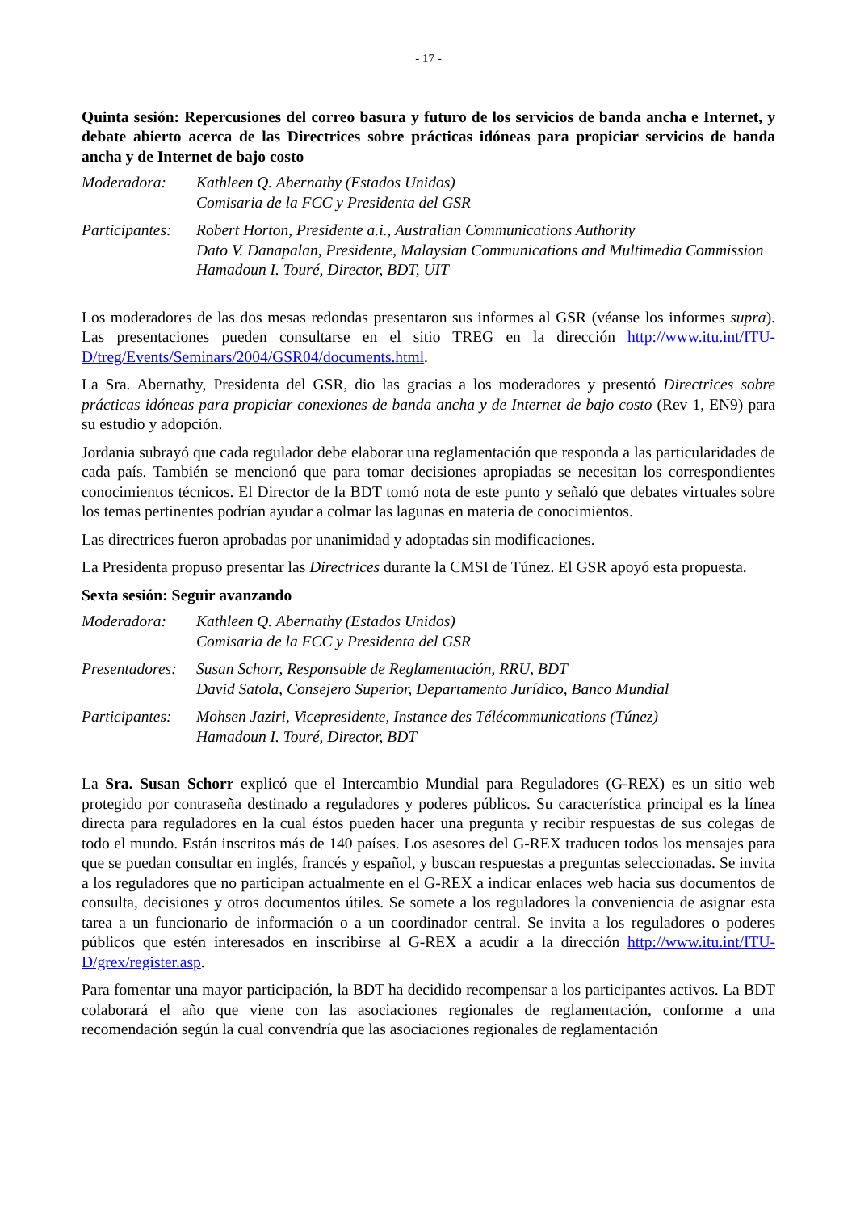- 17 -
Quinta sesión: Repercusiones del correo basura y futuro de los servicios de banda ancha e Internet, y debate abierto acerca de las Directrices sobre prácticas idóneas para propiciar servicios de banda ancha y de Internet de bajo costo
Moderadora: Kathleen Q. Abernathy (Estados Unidos)
Comisaria de la FCC y Presidenta del GSR
Participantes:
Robert Horton, Presidente a.i., Australian Communications Authority
Dato V. Danapalan, Presidente, Malaysian Communications and Multimedia Commission
Hamadoun I. Touré, Director, BDT, UIT
Los moderadores de las dos mesas redondas presentaron sus informes al GSR (véanse los informes supra). Las presentaciones pueden consultarse en el sitio TREG en la dirección http://www.itu.int/ITU-D/treg/Events/Seminars/2004/GSR04/documents.html.
La Sra. Abernathy, Presidenta del GSR, dio las gracias a los moderadores y presentó Directrices sobre prácticas idóneas para propiciar conexiones de banda ancha y de Internet de bajo costo (Rev 1, EN9) para su estudio y adopción.
Jordania subrayó que cada regulador debe elaborar una reglamentación que responda a las particularidades de cada país. También se mencionó que para tomar decisiones apropiadas se necesitan los correspondientes conocimientos técnicos. El Director de la BDT tomó nota de este punto y señaló que debates virtuales sobre los temas pertinentes podrían ayudar a colmar las lagunas en materia de conocimientos.
Las directrices fueron aprobadas por unanimidad y adoptadas sin modificaciones.
La Presidenta propuso presentar las Directrices durante la CMSI de Túnez. El GSR apoyó esta propuesta.
Sexta sesión: Seguir avanzando
Moderadora: Kathleen Q. Abernathy (Estados Unidos)
Comisaria de la FCC y Presidenta del GSR
Presentadores:
Susan Schorr, Responsable de Reglamentación, RRU, BDT
David Satola, Consejero Superior, Departamento Jurídico, Banco Mundial
Participantes:
Mohsen Jaziri, Vicepresidente, Instance des Télécommunications (Túnez)
Hamadoun I. Touré, Director, BDT
La Sra. Susan Schorr explicó que el Intercambio Mundial para Reguladores (G-REX) es un sitio web protegido por contraseña destinado a reguladores y poderes públicos. Su característica principal es la línea directa para reguladores en la cual éstos pueden hacer una pregunta y recibir respuestas de sus colegas de todo el mundo. Están inscritos más de 140 países. Los asesores del G-REX traducen todos los mensajes para que se puedan consultar en inglés, francés y español, y buscan respuestas a preguntas seleccionadas. Se invita a los reguladores que no participan actualmente en el G-REX a indicar enlaces web hacia sus documentos de consulta, decisiones y otros documentos útiles. Se somete a los reguladores la conveniencia de asignar esta tarea a un funcionario de información o a un coordinador central. Se invita a los reguladores o poderes públicos que estén interesados en inscribirse al G-REX a acudir a la dirección http://www.itu.int/ITU-D/grex/register.asp.
Para fomentar una mayor participación, la BDT ha decidido recompensar a los participantes activos. La BDT colaborará el año que viene con las asociaciones regionales de reglamentación, conforme a una recomendación según la cual convendría que las asociaciones regionales de reglamentación